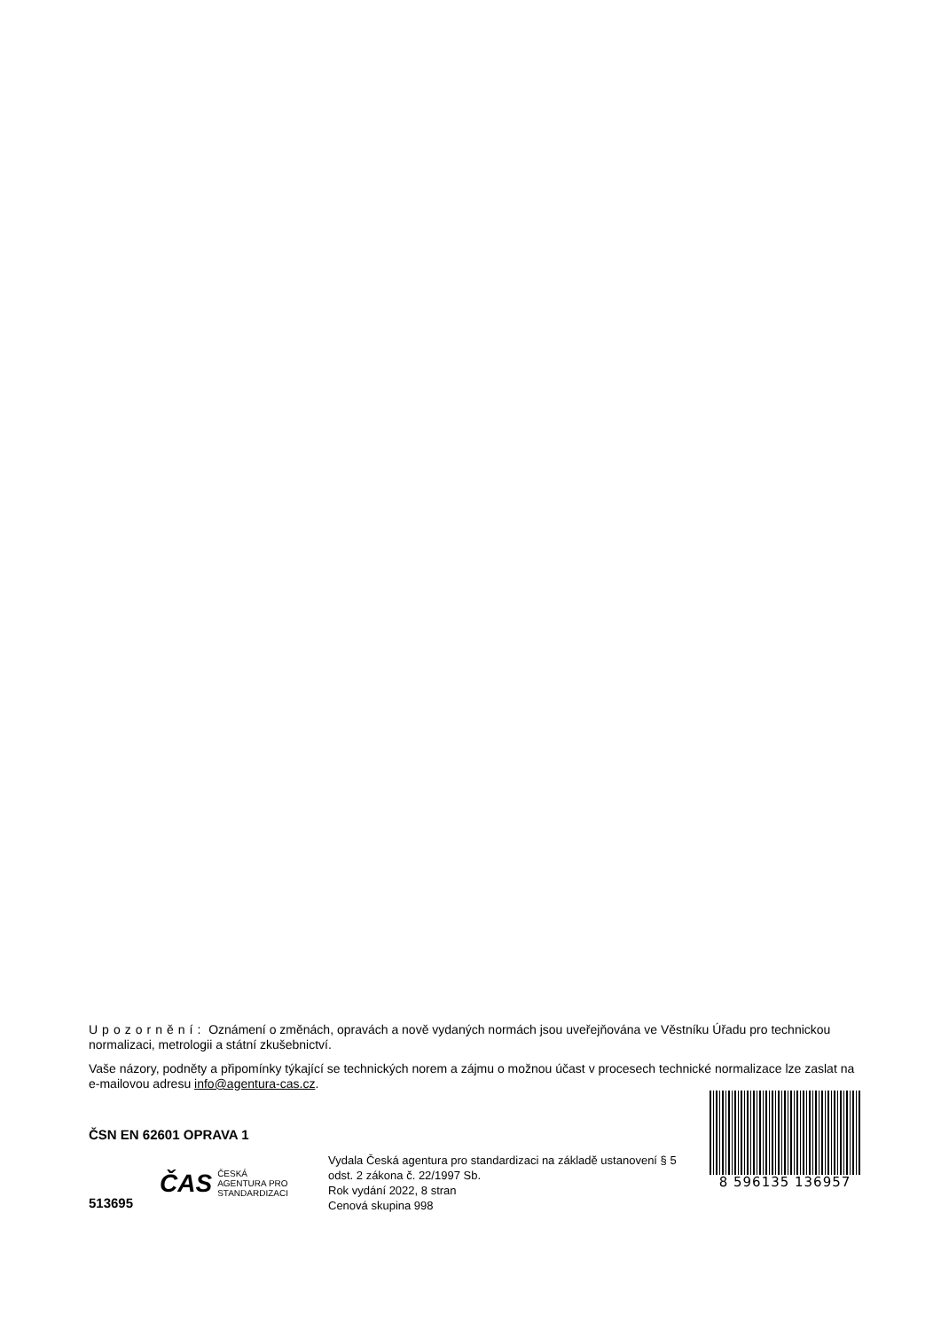Upozornění: Oznámení o změnách, opravách a nově vydaných normách jsou uveřejňována ve Věstníku Úřadu pro technickou normalizaci, metrologii a státní zkušebnictví.
Vaše názory, podněty a připomínky týkající se technických norem a zájmu o možnou účast v procesech technické normalizace lze zaslat na e-mailovou adresu info@agentura-cas.cz.
ČSN EN 62601 OPRAVA 1
513695
ČAS ČESKÁ
AGENTURA PRO
STANDARDIZACI
Vydala Česká agentura pro standardizaci na základě ustanovení § 5 odst. 2 zákona č. 22/1997 Sb.
Rok vydání 2022, 8 stran
Cenová skupina 998
8 596135 136957